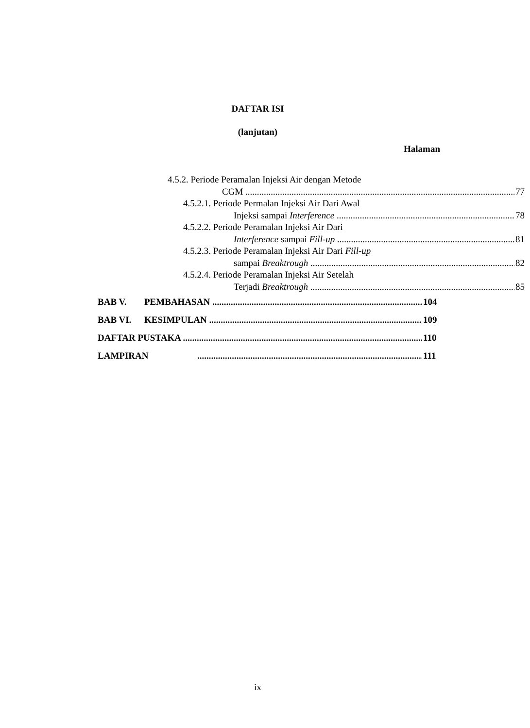DAFTAR ISI
(lanjutan)
Halaman
4.5.2. Periode Peramalan Injeksi Air dengan Metode
CGM 77
4.5.2.1. Periode Permalan Injeksi Air Dari Awal
Injeksi sampai Interference 78
4.5.2.2. Periode Peramalan Injeksi Air Dari
Interference sampai Fill-up 81
4.5.2.3. Periode Peramalan Injeksi Air Dari Fill-up
sampai Breaktrough 82
4.5.2.4. Periode Peramalan Injeksi Air Setelah
Terjadi Breaktrough 85
BAB V. PEMBAHASAN 104
BAB VI. KESIMPULAN 109
DAFTAR PUSTAKA 110
LAMPIRAN 111
ix